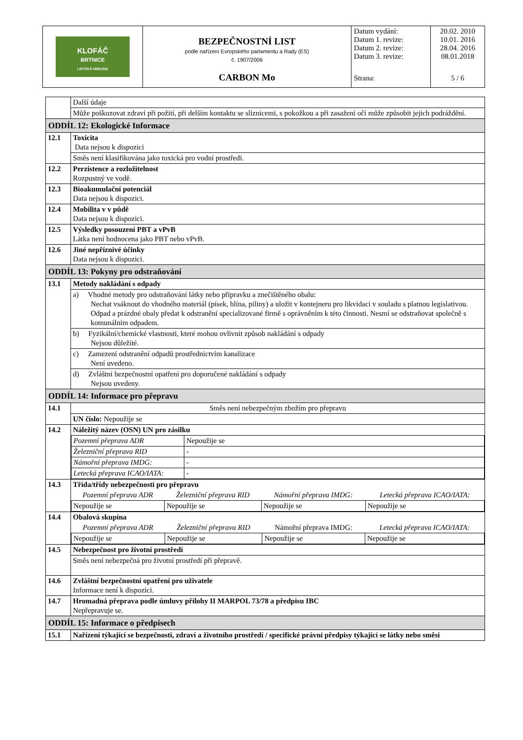| KLOFÁČ BRTNICE LISTOVÁ HNOJIVA | BEZPEČNOSTNÍ LIST podle nařízení Evropského parlamentu a Rady (ES) č. 1907/2006 | Datum vydání: Datum 1. revize: Datum 2. revize: Datum 3. revize: | 20.02. 2010 10.01. 2016 28.04. 2016 08.01.2018 |
| | CARBON Mo | Strana: | 5 / 6 |
| | Další údaje |
| | Může poškozovat zdraví při požití, při delším kontaktu se sliznicemi, s pokožkou a při zasažení očí může způsobit jejich podráždění. |
| ODDÍL 12: Ekologické Informace | |
| 12.1 | Toxicita Data nejsou k dispozici |
| | Směs není klasifikována jako toxická pro vodní prostředí. |
| 12.2 | Perzistence a rozložitelnost Rozpustný ve vodě. |
| 12.3 | Bioakumulační potenciál Data nejsou k dispozici. |
| 12.4 | Mobilita v v půdě Data nejsou k dispozici. |
| 12.5 | Výsledky posouzení PBT a vPvB Látka není hodnocena jako PBT nebo vPvB. |
| 12.6 | Jiné nepříznivé účinky Data nejsou k dispozici. |
| ODDÍL 13: Pokyny pro odstraňování | |
| 13.1 | Metody nakládání s odpady |
| | a) Vhodné metody pro odstraňování látky nebo přípravku a znečištěného obalu: Nechat vsáknout do vhodného materiál (písek, hlína, piliny) a uložit v kontejneru pro likvidaci v souladu s platnou legislativou. Odpad a prázdné obaly předat k odstranění specializované firmě s oprávněním k této činnosti. Nesmí se odstraňovat společně s komunálním odpadem. |
| | b) Fyzikální/chemické vlastnosti, které mohou ovlivnit způsob nakládání s odpady Nejsou důležité. |
| | c) Zamezení odstranění odpadů prostřednictvím kanalizace Není uvedeno. |
| | d) Zvláštní bezpečnostní opatření pro doporučené nakládání s odpady Nejsou uvedeny. |
| ODDÍL 14: Informace pro přepravu | |
| 14.1 | Směs není nebezpečným zbožím pro přepravu |
| | UN číslo: Nepoužije se |
| 14.2 | Náležitý název (OSN) UN pro zásilku / Pozemní přeprava ADR / Nepoužije se / / Železniční přeprava RID / - / / Námořní přeprava IMDG: / - / / Letecká přeprava ICAO/IATA: / - / |
| 14.3 | Třída/třídy nebezpečnosti pro přepravu / Pozemní přeprava ADR / Železniční přeprava RID / Námořní přeprava IMDG: / Letecká přeprava ICAO/IATA: / / --- / --- / --- / --- / / Nepoužije se / Nepoužije se / Nepoužije se / Nepoužije se / |
| 14.4 | Obalová skupina / Pozemní přeprava ADR / Železniční přeprava RID / Námořní přeprava IMDG: / Letecká přeprava ICAO/IATA: / / --- / --- / --- / --- / / Nepoužije se / Nepoužije se / Nepoužije se / Nepoužije se / |
| 14.5 | Nebezpečnost pro životní prostředí |
| | Směs není nebezpečná pro životní prostředí při přepravě. |
| 14.6 | Zvláštní bezpečnostní opatření pro uživatele Informace není k dispozici. |
| 14.7 | Hromadná přeprava podle úmluvy přílohy II MARPOL 73/78 a předpisu IBC Nepřepravuje se. |
| ODDÍL 15: Informace o předpisech | |
| 15.1 | Nařízení týkající se bezpečnosti, zdraví a životního prostředí / specifické právní předpisy týkající se látky nebo směsi |